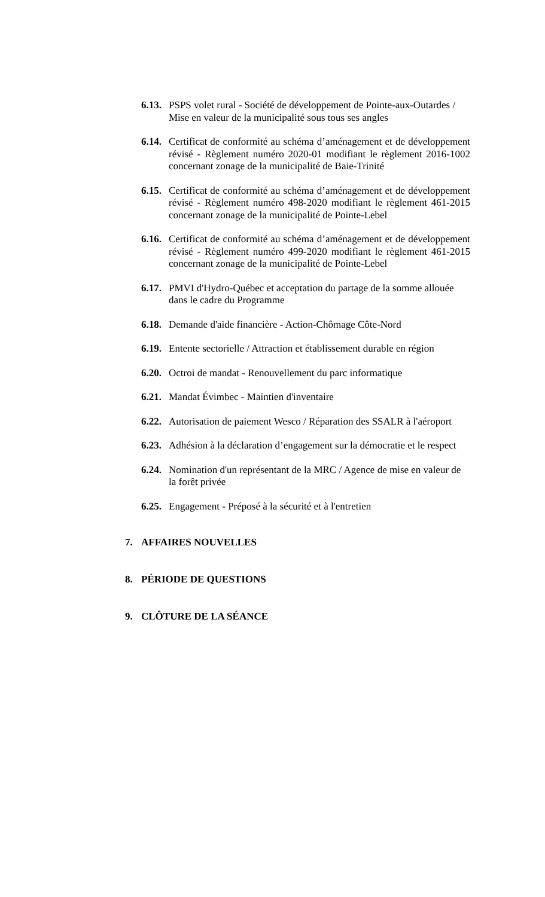6.13.
PSPS volet rural - Société de développement de Pointe-aux-Outardes / Mise en valeur de la municipalité sous tous ses angles
6.14.
Certificat de conformité au schéma d’aménagement et de développement révisé - Règlement numéro 2020-01 modifiant le règlement 2016-1002 concernant zonage de la municipalité de Baie-Trinité
6.15.
Certificat de conformité au schéma d’aménagement et de développement révisé - Règlement numéro 498-2020 modifiant le règlement 461-2015 concernant zonage de la municipalité de Pointe-Lebel
6.16.
Certificat de conformité au schéma d’aménagement et de développement révisé - Règlement numéro 499-2020 modifiant le règlement 461-2015 concernant zonage de la municipalité de Pointe-Lebel
6.17.
PMVI d'Hydro-Québec et acceptation du partage de la somme allouée dans le cadre du Programme
6.18.
Demande d'aide financière - Action-Chômage Côte-Nord
6.19.
Entente sectorielle / Attraction et établissement durable en région
6.20.
Octroi de mandat - Renouvellement du parc informatique
6.21.
Mandat Évimbec - Maintien d'inventaire
6.22.
Autorisation de paiement Wesco / Réparation des SSALR à l'aéroport
6.23.
Adhésion à la déclaration d’engagement sur la démocratie et le respect
6.24.
Nomination d'un représentant de la MRC / Agence de mise en valeur de la forêt privée
6.25.
Engagement - Préposé à la sécurité et à l'entretien
7. AFFAIRES NOUVELLES
8. PÉRIODE DE QUESTIONS
9. CLÔTURE DE LA SÉANCE